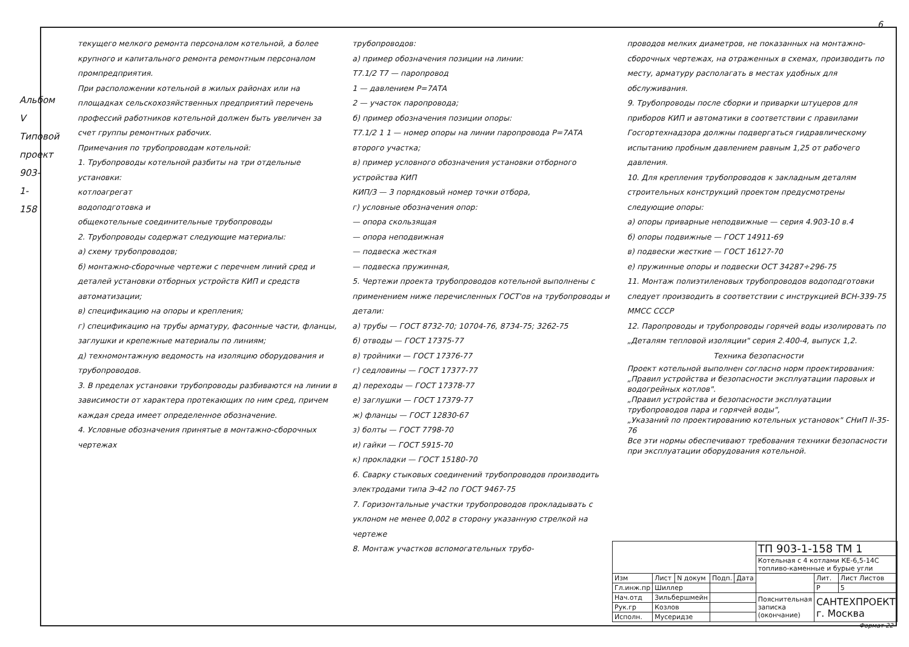6
Альбом V
Типовой проект 903-1-158
текущего мелкого ремонта персоналом котельной, а более крупного и капитального ремонта ремонтным персоналом промпредприятия.
При расположении котельной в жилых районах или на площадках сельскохозяйственных предприятий перечень профессий работников котельной должен быть увеличен за счет группы ремонтных рабочих.
Примечания по трубопроводам котельной:
1. Трубопроводы котельной разбиты на три отдельные установки:
котлоагрегат
водоподготовка и
общекотельные соединительные трубопроводы
2. Трубопроводы содержат следующие материалы:
а) схему трубопроводов;
б) монтажно-сборочные чертежи с перечнем линий сред и деталей установки отборных устройств КИП и средств автоматизации;
в) спецификацию на опоры и крепления;
г) спецификацию на трубы арматуру, фасонные части, фланцы, заглушки и крепежные материалы по линиям;
д) техномонтажную ведомость на изоляцию оборудования и трубопроводов.
3. В пределах установки трубопроводы разбиваются на линии в зависимости от характера протекающих по ним сред, причем каждая среда имеет определенное обозначение.
4. Условные обозначения принятые в монтажно-сборочных чертежах
трубопроводов:
а) пример обозначения позиции на линии:
Т7.1/2 Т7 — паропровод
1 — давлением Р=7АТА
2 — участок паропровода;
б) пример обозначения позиции опоры:
Т7.1/2 1 1 — номер опоры на линии паропровода Р=7АТА второго участка;
в) пример условного обозначения установки отборного устройства КИП
КИП/3 — 3 порядковый номер точки отбора,
г) условные обозначения опор:
— опора скользящая
— опора неподвижная
— подвеска жесткая
— подвеска пружинная,
5. Чертежи проекта трубопроводов котельной выполнены с применением ниже перечисленных ГОСТ'ов на трубопроводы и детали:
а) трубы — ГОСТ 8732-70; 10704-76, 8734-75; 3262-75
б) отводы — ГОСТ 17375-77
в) тройники — ГОСТ 17376-77
г) седловины — ГОСТ 17377-77
д) переходы — ГОСТ 17378-77
е) заглушки — ГОСТ 17379-77
ж) фланцы — ГОСТ 12830-67
з) болты — ГОСТ 7798-70
и) гайки — ГОСТ 5915-70
к) прокладки — ГОСТ 15180-70
6. Сварку стыковых соединений трубопроводов производить электродами типа Э-42 по ГОСТ 9467-75
7. Горизонтальные участки трубопроводов прокладывать с уклоном не менее 0,002 в сторону указанную стрелкой на чертеже
8. Монтаж участков вспомогательных трубо-
проводов мелких диаметров, не показанных на монтажно-сборочных чертежах, на отраженных в схемах, производить по месту, арматуру располагать в местах удобных для обслуживания.
9. Трубопроводы после сборки и приварки штуцеров для приборов КИП и автоматики в соответствии с правилами Госгортехнадзора должны подвергаться гидравлическому испытанию пробным давлением равным 1,25 от рабочего давления.
10. Для крепления трубопроводов к закладным деталям строительных конструкций проектом предусмотрены следующие опоры:
а) опоры приварные неподвижные — серия 4.903-10 в.4
б) опоры подвижные — ГОСТ 14911-69
в) подвески жесткие — ГОСТ 16127-70
е) пружинные опоры и подвески ОСТ 34287÷296-75
11. Монтаж полиэтиленовых трубопроводов водоподготовки следует производить в соответствии с инструкцией ВСН-339-75 ММСС СССР
12. Паропроводы и трубопроводы горячей воды изолировать по „Деталям тепловой изоляции" серия 2.400-4, выпуск 1,2.
Техника безопасности
Проект котельной выполнен согласно норм проектирования:
„Правил устройства и безопасности эксплуатации паровых и водогрейных котлов".
„Правил устройства и безопасности эксплуатации трубопроводов пара и горячей воды",
„Указаний по проектированию котельных установок" СНиП II-35-76
Все эти нормы обеспечивают требования техники безопасности при эксплуатации оборудования котельной.
| | | | | | ТП 903-1-158 ТМ 1 | | |
| | | | | | Котельная с 4 котлами КЕ-6,5-14С топливо-каменные и бурые угли | | |
| Изм | Лист | N докум | Подп. | Дата | | Лит. | Лист Листов |
| Гл.инж.пр | Шиллер | | | | | Р | 5 |
| Нач.отд | Зильбершмейн | | | | Пояснительная записка (окончание) | САНТЕХПРОЕКТ г. Москва | |
| Рук.гр | Козлов | | | | | | |
| Исполн. | Мусеридзе | | | | | | |
Формат 22